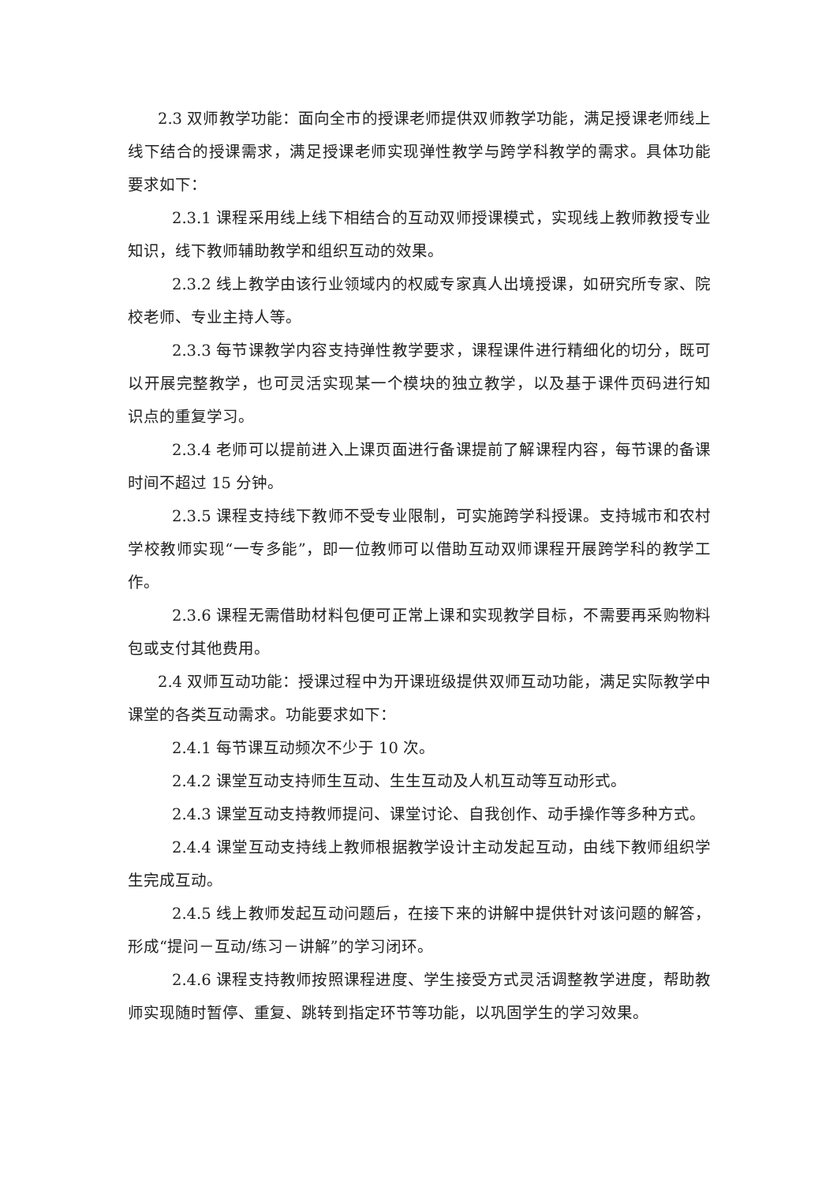2.3 双师教学功能：面向全市的授课老师提供双师教学功能，满足授课老师线上线下结合的授课需求，满足授课老师实现弹性教学与跨学科教学的需求。具体功能要求如下：
2.3.1 课程采用线上线下相结合的互动双师授课模式，实现线上教师教授专业知识，线下教师辅助教学和组织互动的效果。
2.3.2 线上教学由该行业领域内的权威专家真人出境授课，如研究所专家、院校老师、专业主持人等。
2.3.3 每节课教学内容支持弹性教学要求，课程课件进行精细化的切分，既可以开展完整教学，也可灵活实现某一个模块的独立教学，以及基于课件页码进行知识点的重复学习。
2.3.4 老师可以提前进入上课页面进行备课提前了解课程内容，每节课的备课时间不超过 15 分钟。
2.3.5 课程支持线下教师不受专业限制，可实施跨学科授课。支持城市和农村学校教师实现“一专多能”，即一位教师可以借助互动双师课程开展跨学科的教学工作。
2.3.6 课程无需借助材料包便可正常上课和实现教学目标，不需要再采购物料包或支付其他费用。
2.4 双师互动功能：授课过程中为开课班级提供双师互动功能，满足实际教学中课堂的各类互动需求。功能要求如下：
2.4.1 每节课互动频次不少于 10 次。
2.4.2 课堂互动支持师生互动、生生互动及人机互动等互动形式。
2.4.3 课堂互动支持教师提问、课堂讨论、自我创作、动手操作等多种方式。
2.4.4 课堂互动支持线上教师根据教学设计主动发起互动，由线下教师组织学生完成互动。
2.4.5 线上教师发起互动问题后，在接下来的讲解中提供针对该问题的解答，形成“提问－互动/练习－讲解”的学习闭环。
2.4.6 课程支持教师按照课程进度、学生接受方式灵活调整教学进度，帮助教师实现随时暂停、重复、跳转到指定环节等功能，以巩固学生的学习效果。